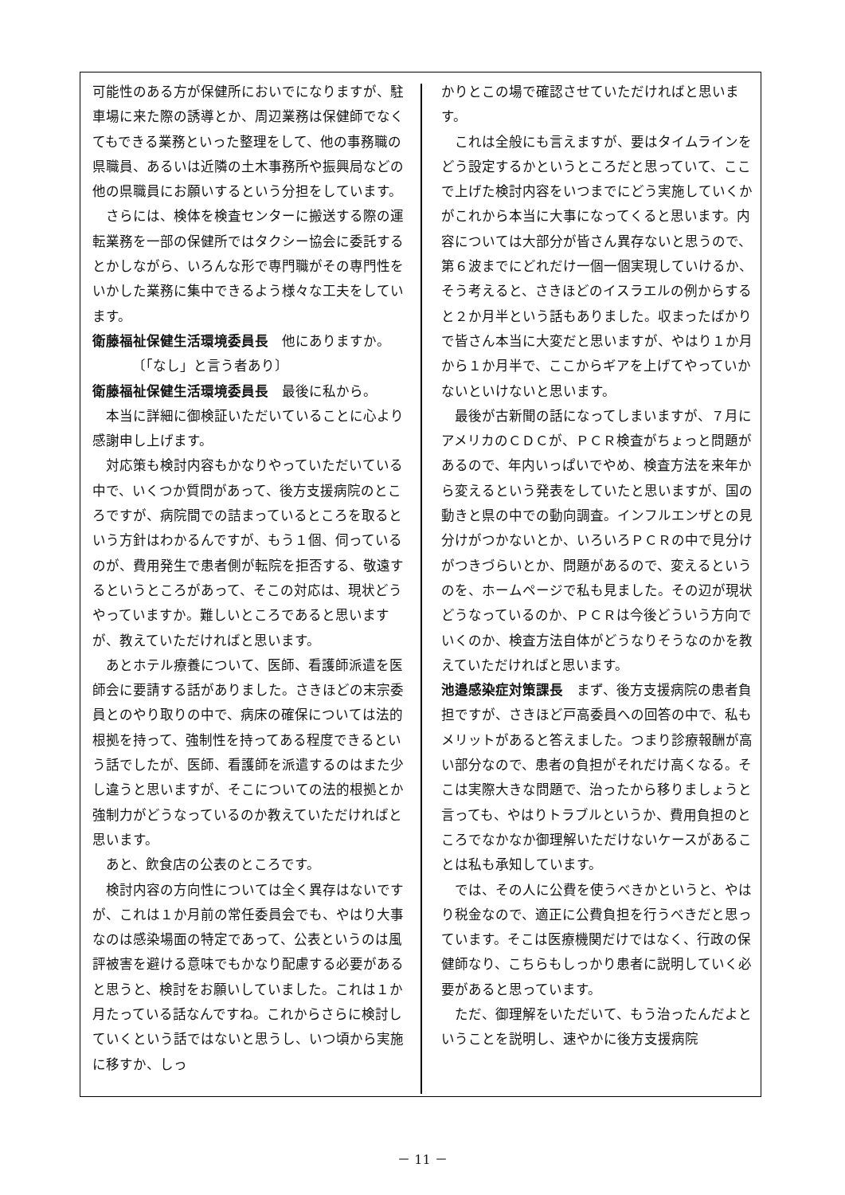可能性のある方が保健所においでになりますが、駐車場に来た際の誘導とか、周辺業務は保健師でなくてもできる業務といった整理をして、他の事務職の県職員、あるいは近隣の土木事務所や振興局などの他の県職員にお願いするという分担をしています。
さらには、検体を検査センターに搬送する際の運転業務を一部の保健所ではタクシー協会に委託するとかしながら、いろんな形で専門職がその専門性をいかした業務に集中できるよう様々な工夫をしています。
衛藤福祉保健生活環境委員長　他にありますか。
〔「なし」と言う者あり〕
衛藤福祉保健生活環境委員長　最後に私から。
本当に詳細に御検証いただいていることに心より感謝申し上げます。
対応策も検討内容もかなりやっていただいている中で、いくつか質問があって、後方支援病院のところですが、病院間での詰まっているところを取るという方針はわかるんですが、もう１個、伺っているのが、費用発生で患者側が転院を拒否する、敬遠するというところがあって、そこの対応は、現状どうやっていますか。難しいところであると思いますが、教えていただければと思います。
あとホテル療養について、医師、看護師派遣を医師会に要請する話がありました。さきほどの末宗委員とのやり取りの中で、病床の確保については法的根拠を持って、強制性を持ってある程度できるという話でしたが、医師、看護師を派遣するのはまた少し違うと思いますが、そこについての法的根拠とか強制力がどうなっているのか教えていただければと思います。
あと、飲食店の公表のところです。
検討内容の方向性については全く異存はないですが、これは１か月前の常任委員会でも、やはり大事なのは感染場面の特定であって、公表というのは風評被害を避ける意味でもかなり配慮する必要があると思うと、検討をお願いしていました。これは１か月たっている話なんですね。これからさらに検討していくという話ではないと思うし、いつ頃から実施に移すか、しっ
かりとこの場で確認させていただければと思います。
これは全般にも言えますが、要はタイムラインをどう設定するかというところだと思っていて、ここで上げた検討内容をいつまでにどう実施していくかがこれから本当に大事になってくると思います。内容については大部分が皆さん異存ないと思うので、第６波までにどれだけ一個一個実現していけるか、そう考えると、さきほどのイスラエルの例からすると２か月半という話もありました。収まったばかりで皆さん本当に大変だと思いますが、やはり１か月から１か月半で、ここからギアを上げてやっていかないといけないと思います。
最後が古新聞の話になってしまいますが、７月にアメリカのＣＤＣが、ＰＣＲ検査がちょっと問題があるので、年内いっぱいでやめ、検査方法を来年から変えるという発表をしていたと思いますが、国の動きと県の中での動向調査。インフルエンザとの見分けがつかないとか、いろいろＰＣＲの中で見分けがつきづらいとか、問題があるので、変えるというのを、ホームページで私も見ました。その辺が現状どうなっているのか、ＰＣＲは今後どういう方向でいくのか、検査方法自体がどうなりそうなのかを教えていただければと思います。
池邉感染症対策課長　まず、後方支援病院の患者負担ですが、さきほど戸高委員への回答の中で、私もメリットがあると答えました。つまり診療報酬が高い部分なので、患者の負担がそれだけ高くなる。そこは実際大きな問題で、治ったから移りましょうと言っても、やはりトラブルというか、費用負担のところでなかなか御理解いただけないケースがあることは私も承知しています。
では、その人に公費を使うべきかというと、やはり税金なので、適正に公費負担を行うべきだと思っています。そこは医療機関だけではなく、行政の保健師なり、こちらもしっかり患者に説明していく必要があると思っています。
ただ、御理解をいただいて、もう治ったんだよということを説明し、速やかに後方支援病院
－ 11 －